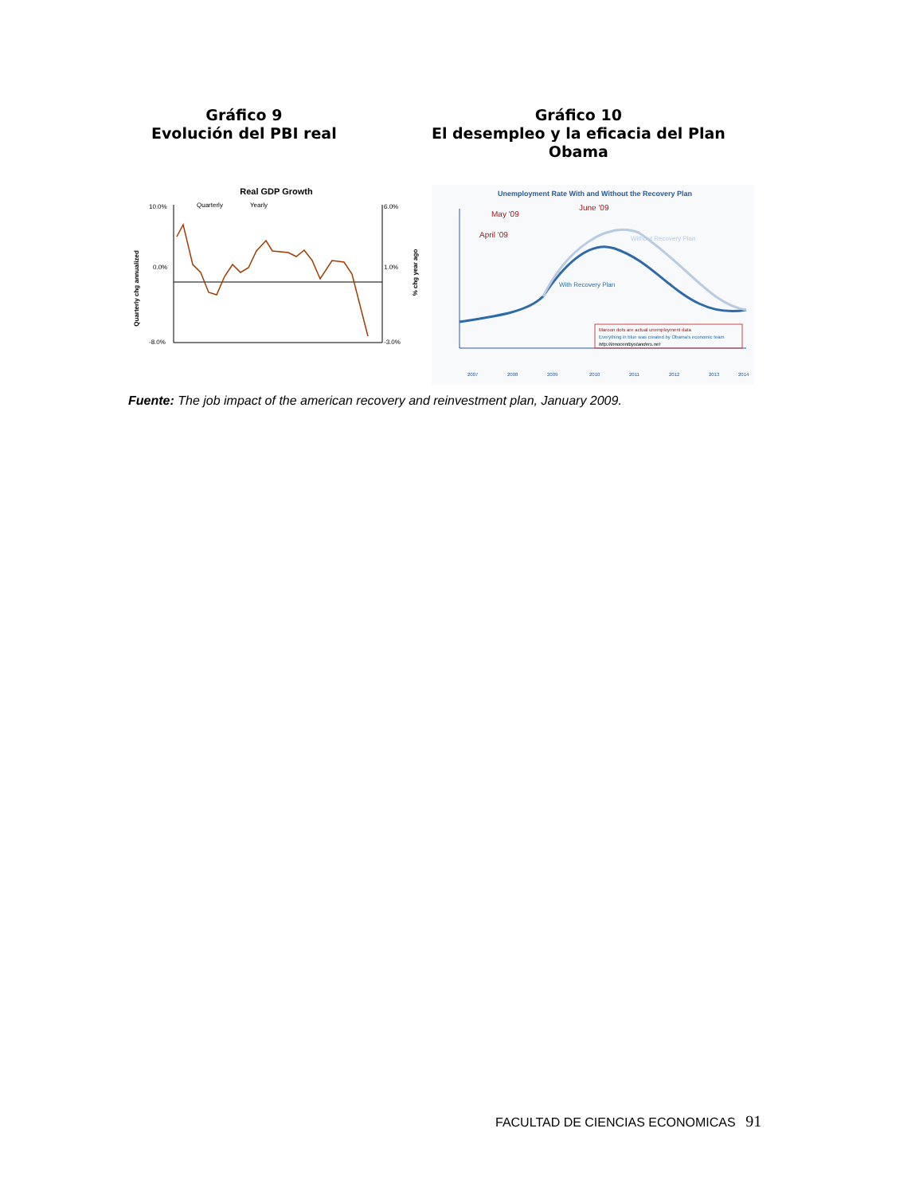Gráfico 9
Evolución del PBI real
Gráfico 10
El desempleo y la eficacia del Plan
Obama
Real GDP Growth
10.0%
0.0%
-8.0%
6.0%
1.0%
-3.0%
Quarterly
Yearly
Quarterly chg annualized
% chg year ago
Unemployment Rate With and Without the Recovery Plan
May '09
June '09
April '09
Without Recovery Plan
With Recovery Plan
Maroon dots are actual unemployment data
Everything in blue was created by Obama's economic team
http://innocentbystanders.net
2007
2008
2009
2010
2011
2012
2013
2014
Fuente: The job impact of the american recovery and reinvestment plan, January 2009.
FACULTAD DE CIENCIAS ECONOMICAS 91